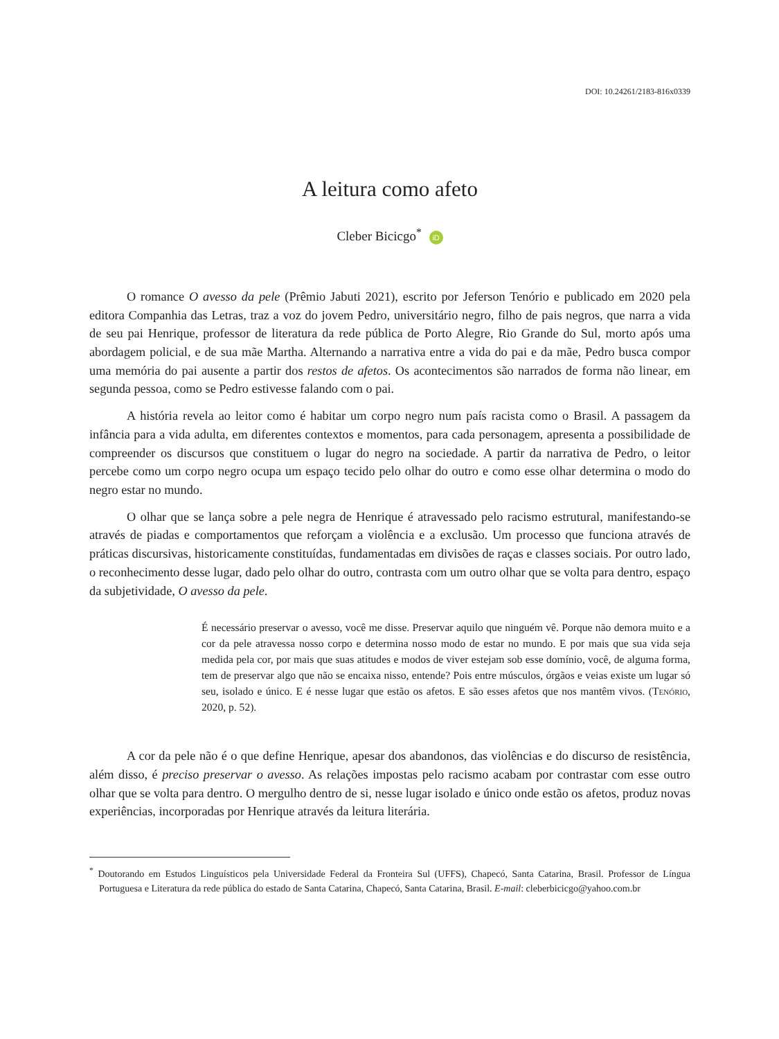DOI: 10.24261/2183-816x0339
A leitura como afeto
Cleber Bicicgo<sup>*</sup> iD
O romance O avesso da pele (Prêmio Jabuti 2021), escrito por Jeferson Tenório e publicado em 2020 pela editora Companhia das Letras, traz a voz do jovem Pedro, universitário negro, filho de pais negros, que narra a vida de seu pai Henrique, professor de literatura da rede pública de Porto Alegre, Rio Grande do Sul, morto após uma abordagem policial, e de sua mãe Martha. Alternando a narrativa entre a vida do pai e da mãe, Pedro busca compor uma memória do pai ausente a partir dos restos de afetos. Os acontecimentos são narrados de forma não linear, em segunda pessoa, como se Pedro estivesse falando com o pai.
A história revela ao leitor como é habitar um corpo negro num país racista como o Brasil. A passagem da infância para a vida adulta, em diferentes contextos e momentos, para cada personagem, apresenta a possibilidade de compreender os discursos que constituem o lugar do negro na sociedade. A partir da narrativa de Pedro, o leitor percebe como um corpo negro ocupa um espaço tecido pelo olhar do outro e como esse olhar determina o modo do negro estar no mundo.
O olhar que se lança sobre a pele negra de Henrique é atravessado pelo racismo estrutural, manifestando-se através de piadas e comportamentos que reforçam a violência e a exclusão. Um processo que funciona através de práticas discursivas, historicamente constituídas, fundamentadas em divisões de raças e classes sociais. Por outro lado, o reconhecimento desse lugar, dado pelo olhar do outro, contrasta com um outro olhar que se volta para dentro, espaço da subjetividade, O avesso da pele.
É necessário preservar o avesso, você me disse. Preservar aquilo que ninguém vê. Porque não demora muito e a cor da pele atravessa nosso corpo e determina nosso modo de estar no mundo. E por mais que sua vida seja medida pela cor, por mais que suas atitudes e modos de viver estejam sob esse domínio, você, de alguma forma, tem de preservar algo que não se encaixa nisso, entende? Pois entre músculos, órgãos e veias existe um lugar só seu, isolado e único. E é nesse lugar que estão os afetos. E são esses afetos que nos mantêm vivos. (Tenório, 2020, p. 52).
A cor da pele não é o que define Henrique, apesar dos abandonos, das violências e do discurso de resistência, além disso, é preciso preservar o avesso. As relações impostas pelo racismo acabam por contrastar com esse outro olhar que se volta para dentro. O mergulho dentro de si, nesse lugar isolado e único onde estão os afetos, produz novas experiências, incorporadas por Henrique através da leitura literária.
<sup>*</sup> Doutorando em Estudos Linguísticos pela Universidade Federal da Fronteira Sul (UFFS), Chapecó, Santa Catarina, Brasil. Professor de Língua Portuguesa e Literatura da rede pública do estado de Santa Catarina, Chapecó, Santa Catarina, Brasil. E-mail: cleberbicicgo@yahoo.com.br